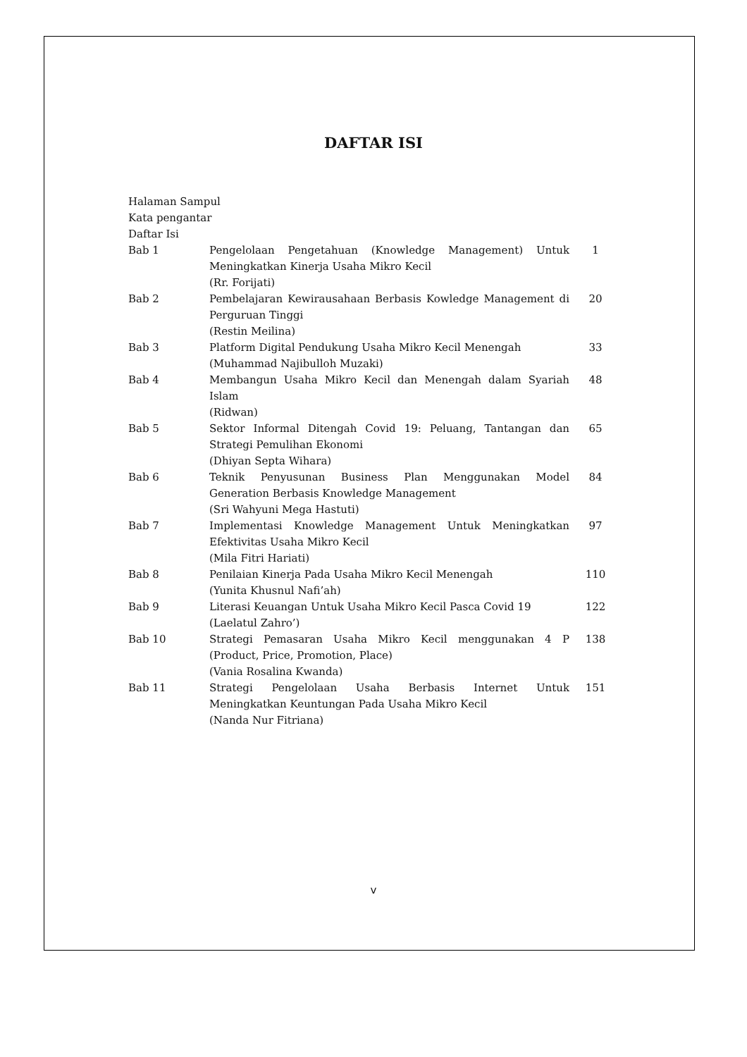DAFTAR ISI
Halaman Sampul
Kata pengantar
Daftar Isi
| Bab 1 | Pengelolaan Pengetahuan (Knowledge Management) Untuk Meningkatkan Kinerja Usaha Mikro Kecil (Rr. Forijati) | 1 |
| Bab 2 | Pembelajaran Kewirausahaan Berbasis Kowledge Management di Perguruan Tinggi (Restin Meilina) | 20 |
| Bab 3 | Platform Digital Pendukung Usaha Mikro Kecil Menengah (Muhammad Najibulloh Muzaki) | 33 |
| Bab 4 | Membangun Usaha Mikro Kecil dan Menengah dalam Syariah Islam (Ridwan) | 48 |
| Bab 5 | Sektor Informal Ditengah Covid 19: Peluang, Tantangan dan Strategi Pemulihan Ekonomi (Dhiyan Septa Wihara) | 65 |
| Bab 6 | Teknik Penyusunan Business Plan Menggunakan Model Generation Berbasis Knowledge Management (Sri Wahyuni Mega Hastuti) | 84 |
| Bab 7 | Implementasi Knowledge Management Untuk Meningkatkan Efektivitas Usaha Mikro Kecil (Mila Fitri Hariati) | 97 |
| Bab 8 | Penilaian Kinerja Pada Usaha Mikro Kecil Menengah (Yunita Khusnul Nafi’ah) | 110 |
| Bab 9 | Literasi Keuangan Untuk Usaha Mikro Kecil Pasca Covid 19 (Laelatul Zahro’) | 122 |
| Bab 10 | Strategi Pemasaran Usaha Mikro Kecil menggunakan 4 P (Product, Price, Promotion, Place) (Vania Rosalina Kwanda) | 138 |
| Bab 11 | Strategi Pengelolaan Usaha Berbasis Internet Untuk Meningkatkan Keuntungan Pada Usaha Mikro Kecil (Nanda Nur Fitriana) | 151 |
v